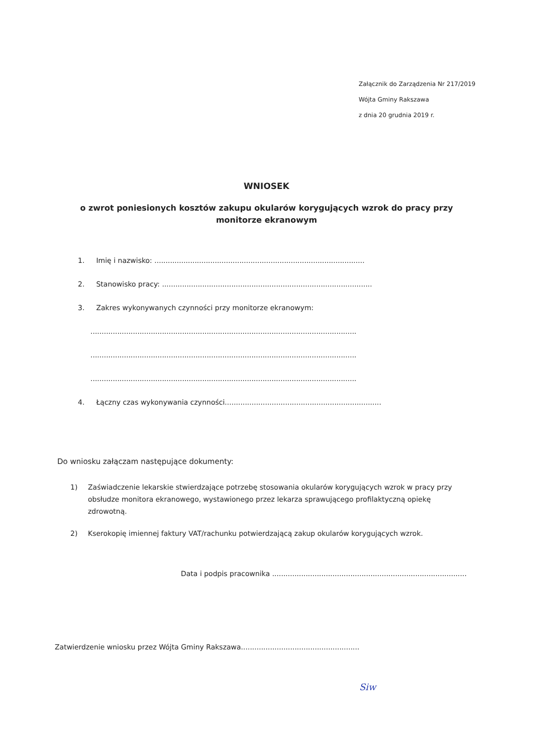Załącznik do Zarządzenia Nr 217/2019
Wójta Gminy Rakszawa
z dnia 20 grudnia 2019 r.
WNIOSEK
o zwrot poniesionych kosztów zakupu okularów korygujących wzrok do pracy przy monitorze ekranowym
1. Imię i nazwisko: ..............................................................................................
2. Stanowisko pracy: ..............................................................................................
3. Zakres wykonywanych czynności przy monitorze ekranowym:
.......................................................................................................................
.......................................................................................................................
.......................................................................................................................
4. Łączny czas wykonywania czynności......................................................................
Do wniosku załączam następujące dokumenty:
1) Zaświadczenie lekarskie stwierdzające potrzebę stosowania okularów korygujących wzrok w pracy przy obsłudze monitora ekranowego, wystawionego przez lekarza sprawującego profilaktyczną opiekę zdrowotną.
2) Kserokopię imiennej faktury VAT/rachunku potwierdzającą zakup okularów korygujących wzrok.
Data i podpis pracownika .......................................................................................
Zatwierdzenie wniosku przez Wójta Gminy Rakszawa.....................................................
Siw